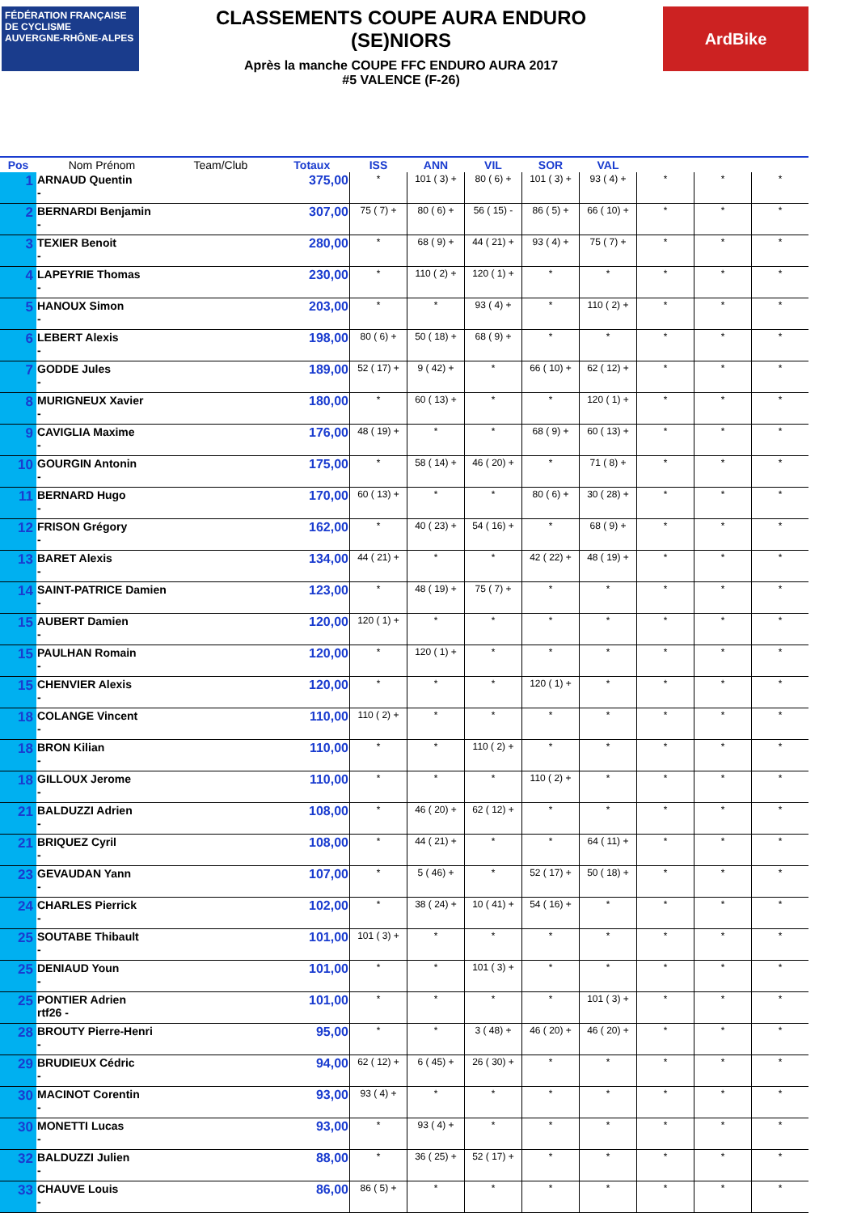FÉDÉRATION FRANÇAISE DE CYCLISME
AUVERGNE-RHÔNE-ALPES
CLASSEMENTS COUPE AURA ENDURO
(SE)NIORS
Après la manche COUPE FFC ENDURO AURA 2017
#5 VALENCE (F-26)
ArdBike
| Pos | Nom Prénom | Team/Club | Totaux | ISS | ANN | VIL | SOR | VAL | | | |
| --- | --- | --- | --- | --- | --- | --- | --- | --- | --- | --- | --- |
| 1 | ARNAUD Quentin - | | 375,00 | * | 101 ( 3) + | 80 ( 6) + | 101 ( 3) + | 93 ( 4) + | * | * | * |
| 2 | BERNARDI Benjamin - | | 307,00 | 75 ( 7) + | 80 ( 6) + | 56 ( 15) - | 86 ( 5) + | 66 ( 10) + | * | * | * |
| 3 | TEXIER Benoit - | | 280,00 | * | 68 ( 9) + | 44 ( 21) + | 93 ( 4) + | 75 ( 7) + | * | * | * |
| 4 | LAPEYRIE Thomas - | | 230,00 | * | 110 ( 2) + | 120 ( 1) + | * | * | * | * | * |
| 5 | HANOUX Simon - | | 203,00 | * | * | 93 ( 4) + | * | 110 ( 2) + | * | * | * |
| 6 | LEBERT Alexis - | | 198,00 | 80 ( 6) + | 50 ( 18) + | 68 ( 9) + | * | * | * | * | * |
| 7 | GODDE Jules - | | 189,00 | 52 ( 17) + | 9 ( 42) + | * | 66 ( 10) + | 62 ( 12) + | * | * | * |
| 8 | MURIGNEUX Xavier - | | 180,00 | * | 60 ( 13) + | * | * | 120 ( 1) + | * | * | * |
| 9 | CAVIGLIA Maxime - | | 176,00 | 48 ( 19) + | * | * | 68 ( 9) + | 60 ( 13) + | * | * | * |
| 10 | GOURGIN Antonin - | | 175,00 | * | 58 ( 14) + | 46 ( 20) + | * | 71 ( 8) + | * | * | * |
| 11 | BERNARD Hugo - | | 170,00 | 60 ( 13) + | * | * | 80 ( 6) + | 30 ( 28) + | * | * | * |
| 12 | FRISON Grégory - | | 162,00 | * | 40 ( 23) + | 54 ( 16) + | * | 68 ( 9) + | * | * | * |
| 13 | BARET Alexis - | | 134,00 | 44 ( 21) + | * | * | 42 ( 22) + | 48 ( 19) + | * | * | * |
| 14 | SAINT-PATRICE Damien - | | 123,00 | * | 48 ( 19) + | 75 ( 7) + | * | * | * | * | * |
| 15 | AUBERT Damien - | | 120,00 | 120 ( 1) + | * | * | * | * | * | * | * |
| 15 | PAULHAN Romain - | | 120,00 | * | 120 ( 1) + | * | * | * | * | * | * |
| 15 | CHENVIER Alexis - | | 120,00 | * | * | * | 120 ( 1) + | * | * | * | * |
| 18 | COLANGE Vincent - | | 110,00 | 110 ( 2) + | * | * | * | * | * | * | * |
| 18 | BRON Kilian - | | 110,00 | * | * | 110 ( 2) + | * | * | * | * | * |
| 18 | GILLOUX Jerome - | | 110,00 | * | * | * | 110 ( 2) + | * | * | * | * |
| 21 | BALDUZZI Adrien - | | 108,00 | * | 46 ( 20) + | 62 ( 12) + | * | * | * | * | * |
| 21 | BRIQUEZ Cyril - | | 108,00 | * | 44 ( 21) + | * | * | 64 ( 11) + | * | * | * |
| 23 | GEVAUDAN Yann - | | 107,00 | * | 5 ( 46) + | * | 52 ( 17) + | 50 ( 18) + | * | * | * |
| 24 | CHARLES Pierrick - | | 102,00 | * | 38 ( 24) + | 10 ( 41) + | 54 ( 16) + | * | * | * | * |
| 25 | SOUTABE Thibault - | | 101,00 | 101 ( 3) + | * | * | * | * | * | * | * |
| 25 | DENIAUD Youn - | | 101,00 | * | * | 101 ( 3) + | * | * | * | * | * |
| 25 | PONTIER Adrien rtf26 - | | 101,00 | * | * | * | * | 101 ( 3) + | * | * | * |
| 28 | BROUTY Pierre-Henri - | | 95,00 | * | * | 3 ( 48) + | 46 ( 20) + | 46 ( 20) + | * | * | * |
| 29 | BRUDIEUX Cédric - | | 94,00 | 62 ( 12) + | 6 ( 45) + | 26 ( 30) + | * | * | * | * | * |
| 30 | MACINOT Corentin - | | 93,00 | 93 ( 4) + | * | * | * | * | * | * | * |
| 30 | MONETTI Lucas - | | 93,00 | * | 93 ( 4) + | * | * | * | * | * | * |
| 32 | BALDUZZI Julien - | | 88,00 | * | 36 ( 25) + | 52 ( 17) + | * | * | * | * | * |
| 33 | CHAUVE Louis - | | 86,00 | 86 ( 5) + | * | * | * | * | * | * | * |